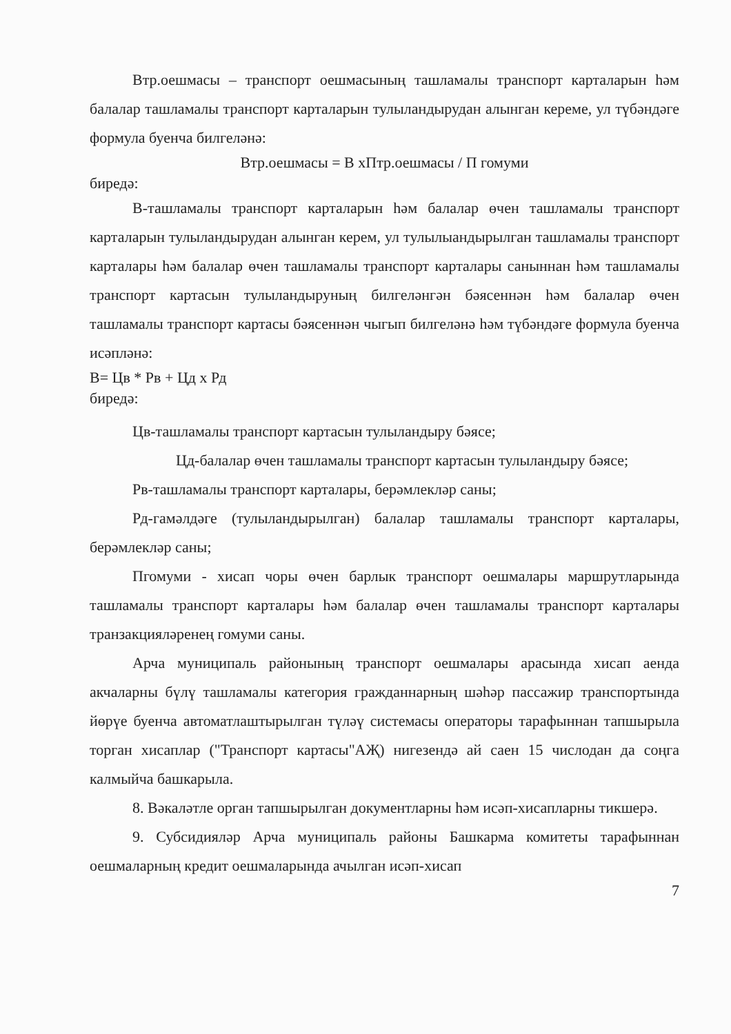Втр.оешмасы – транспорт оешмасының ташламалы транспорт карталарын һәм балалар ташламалы транспорт карталарын тулыландырудан алынган кереме, ул түбәндәге формула буенча билгеләнә:
Втр.оешмасы = В хПтр.оешмасы / П гомуми
биредә:
В-ташламалы транспорт карталарын һәм балалар өчен ташламалы транспорт карталарын тулыландырудан алынган керем, ул тулылыандырылган ташламалы транспорт карталары һәм балалар өчен ташламалы транспорт карталары саныннан һәм ташламалы транспорт картасын тулыландыруның билгеләнгән бәясеннән һәм балалар өчен ташламалы транспорт картасы бәясеннән чыгып билгеләнә һәм түбәндәге формула буенча исәпләнә:
В= Цв * Рв + Цд х Рд
биредә:
Цв-ташламалы транспорт картасын тулыландыру бәясе;
Цд-балалар өчен ташламалы транспорт картасын тулыландыру бәясе;
Рв-ташламалы транспорт карталары, берәмлекләр саны;
Рд-гамәлдәге (тулыландырылган) балалар ташламалы транспорт карталары, берәмлекләр саны;
Пгомуми - хисап чоры өчен барлык транспорт оешмалары маршрутларында ташламалы транспорт карталары һәм балалар өчен ташламалы транспорт карталары транзакцияләренең гомуми саны.
Арча муниципаль районының транспорт оешмалары арасында хисап аенда акчаларны бүлү ташламалы категория гражданнарның шәһәр пассажир транспортында йөрүе буенча автоматлаштырылган түләү системасы операторы тарафыннан тапшырыла торган хисаплар ("Транспорт картасы"АҖ) нигезендә ай саен 15 числодан да соңга калмыйча башкарыла.
8. Вәкаләтле орган тапшырылган документларны һәм исәп-хисапларны тикшерә.
9. Субсидияләр Арча муниципаль районы Башкарма комитеты тарафыннан оешмаларның кредит оешмаларында ачылган исәп-хисап
7